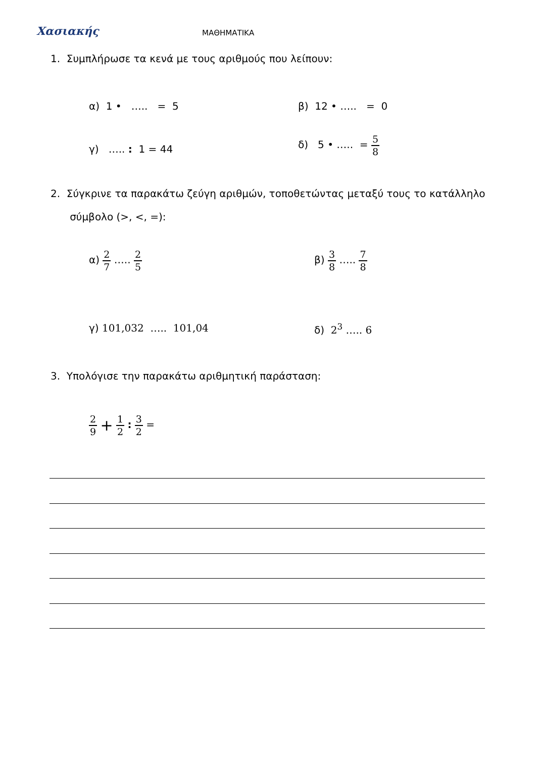Χασιακής ΜΑΘΗΜΑΤΙΚΑ
1. Συμπλήρωσε τα κενά με τους αριθμούς που λείπουν:
α) 1 • ….. = 5 β) 12 • ….. = 0
γ) ….. : 1 = 44
δ) 5 • ….. = 5 8
2. Σύγκρινε τα παρακάτω ζεύγη αριθμών, τοποθετώντας μεταξύ τους το κατάλληλο
σύμβολο (>, <, =):
α) 2 7 ….. 2 5 β) 3 8 ….. 7 8
γ) 101,032 ….. 101,04 δ) 2<sup>3</sup> ….. 6
3. Υπολόγισε την παρακάτω αριθμητική παράσταση:
2 9 + 1 2 : 3 2 =